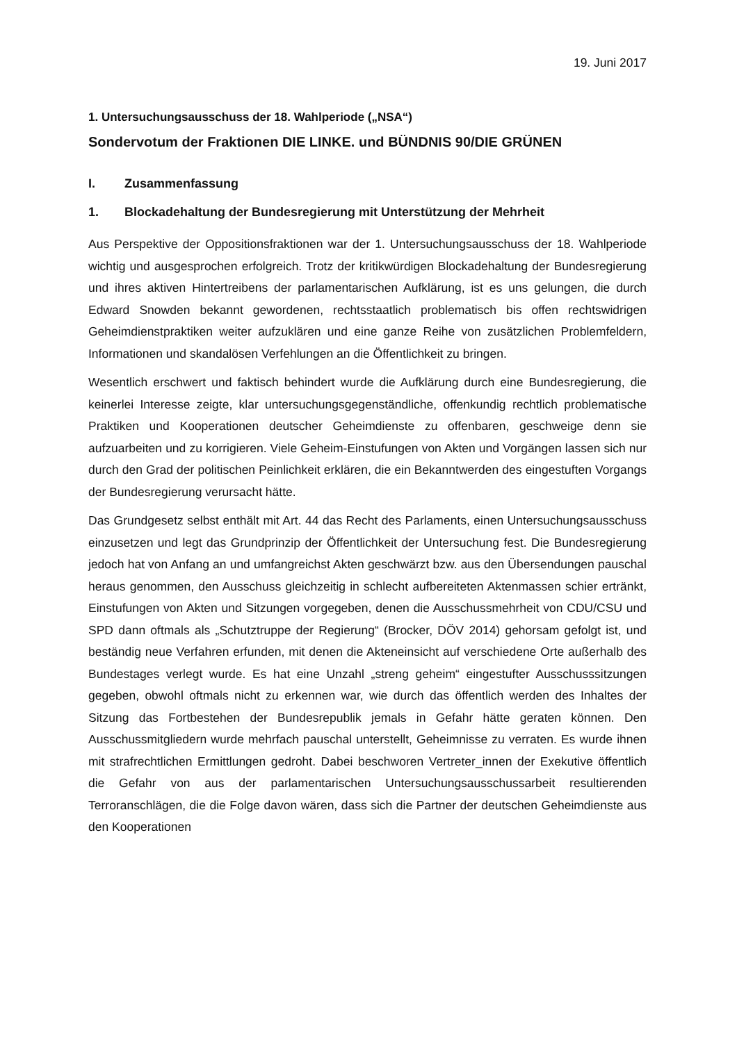19. Juni 2017
1. Untersuchungsausschuss der 18. Wahlperiode („NSA“)
Sondervotum der Fraktionen DIE LINKE. und BÜNDNIS 90/DIE GRÜNEN
I. Zusammenfassung
1. Blockadehaltung der Bundesregierung mit Unterstützung der Mehrheit
Aus Perspektive der Oppositionsfraktionen war der 1. Untersuchungsausschuss der 18. Wahlperiode wichtig und ausgesprochen erfolgreich. Trotz der kritikwürdigen Blockadehaltung der Bundesregierung und ihres aktiven Hintertreibens der parlamentarischen Aufklärung, ist es uns gelungen, die durch Edward Snowden bekannt gewordenen, rechtsstaatlich problematisch bis offen rechtswidrigen Geheimdienstpraktiken weiter aufzuklären und eine ganze Reihe von zusätzlichen Problemfeldern, Informationen und skandalösen Verfehlungen an die Öffentlichkeit zu bringen.
Wesentlich erschwert und faktisch behindert wurde die Aufklärung durch eine Bundesregierung, die keinerlei Interesse zeigte, klar untersuchungsgegenständliche, offenkundig rechtlich problematische Praktiken und Kooperationen deutscher Geheimdienste zu offenbaren, geschweige denn sie aufzuarbeiten und zu korrigieren. Viele Geheim-Einstufungen von Akten und Vorgängen lassen sich nur durch den Grad der politischen Peinlichkeit erklären, die ein Bekanntwerden des eingestuften Vorgangs der Bundesregierung verursacht hätte.
Das Grundgesetz selbst enthält mit Art. 44 das Recht des Parlaments, einen Untersuchungsausschuss einzusetzen und legt das Grundprinzip der Öffentlichkeit der Untersuchung fest. Die Bundesregierung jedoch hat von Anfang an und umfangreichst Akten geschwärzt bzw. aus den Übersendungen pauschal heraus genommen, den Ausschuss gleichzeitig in schlecht aufbereiteten Aktenmassen schier ertränkt, Einstufungen von Akten und Sitzungen vorgegeben, denen die Ausschussmehrheit von CDU/CSU und SPD dann oftmals als „Schutztruppe der Regierung“ (Brocker, DÖV 2014) gehorsam gefolgt ist, und beständig neue Verfahren erfunden, mit denen die Akteneinsicht auf verschiedene Orte außerhalb des Bundestages verlegt wurde. Es hat eine Unzahl „streng geheim“ eingestufter Ausschusssitzungen gegeben, obwohl oftmals nicht zu erkennen war, wie durch das öffentlich werden des Inhaltes der Sitzung das Fortbestehen der Bundesrepublik jemals in Gefahr hätte geraten können. Den Ausschussmitgliedern wurde mehrfach pauschal unterstellt, Geheimnisse zu verraten. Es wurde ihnen mit strafrechtlichen Ermittlungen gedroht. Dabei beschworen Vertreter_innen der Exekutive öffentlich die Gefahr von aus der parlamentarischen Untersuchungsausschussarbeit resultierenden Terroranschlägen, die die Folge davon wären, dass sich die Partner der deutschen Geheimdienste aus den Kooperationen